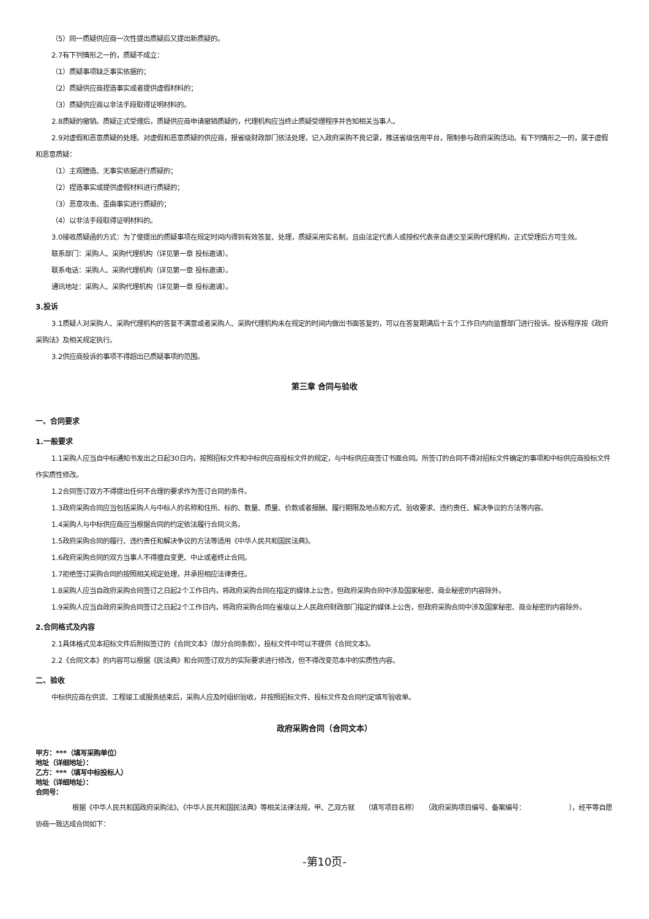（5）同一质疑供应商一次性提出质疑后又提出新质疑的。
2.7有下列情形之一的，质疑不成立：
（1）质疑事项缺乏事实依据的；
（2）质疑供应商捏造事实或者提供虚假材料的；
（3）质疑供应商以非法手段取得证明材料的。
2.8质疑的撤销。质疑正式受理后，质疑供应商申请撤销质疑的，代理机构应当终止质疑受理程序并告知相关当事人。
2.9对虚假和恶意质疑的处理。对虚假和恶意质疑的供应商，报省级财政部门依法处理，记入政府采购不良记录，推送省级信用平台，限制参与政府采购活动。有下列情形之一的，属于虚假和恶意质疑：
（1）主观臆造、无事实依据进行质疑的；
（2）捏造事实或提供虚假材料进行质疑的；
（3）恶意攻击、歪曲事实进行质疑的；
（4）以非法手段取得证明材料的。
3.0接收质疑函的方式：为了使提出的质疑事项在规定时间内得到有效答复、处理，质疑采用实名制，且由法定代表人或授权代表亲自递交至采购代理机构，正式受理后方可生效。
联系部门：采购人、采购代理机构（详见第一章 投标邀请）。
联系电话：采购人、采购代理机构（详见第一章 投标邀请）。
通讯地址：采购人、采购代理机构（详见第一章 投标邀请）。
3.投诉
3.1质疑人对采购人、采购代理机构的答复不满意或者采购人、采购代理机构未在规定的时间内做出书面答复的，可以在答复期满后十五个工作日内向监督部门进行投诉。投诉程序按《政府采购法》及相关规定执行。
3.2供应商投诉的事项不得超出已质疑事项的范围。
第三章 合同与验收
一、合同要求
1.一般要求
1.1采购人应当自中标通知书发出之日起30日内，按照招标文件和中标供应商投标文件的规定，与中标供应商签订书面合同。所签订的合同不得对招标文件确定的事项和中标供应商投标文件作实质性修改。
1.2合同签订双方不得提出任何不合理的要求作为签订合同的条件。
1.3政府采购合同应当包括采购人与中标人的名称和住所、标的、数量、质量、价款或者报酬、履行期限及地点和方式、验收要求、违约责任、解决争议的方法等内容。
1.4采购人与中标供应商应当根据合同的约定依法履行合同义务。
1.5政府采购合同的履行、违约责任和解决争议的方法等适用《中华人民共和国民法典》。
1.6政府采购合同的双方当事人不得擅自变更、中止或者终止合同。
1.7拒绝签订采购合同的按照相关规定处理，并承担相应法律责任。
1.8采购人应当自政府采购合同签订之日起2个工作日内，将政府采购合同在指定的媒体上公告，但政府采购合同中涉及国家秘密、商业秘密的内容除外。
1.9采购人应当自政府采购合同签订之日起2个工作日内，将政府采购合同在省级以上人民政府财政部门指定的媒体上公告，但政府采购合同中涉及国家秘密、商业秘密的内容除外。
2.合同格式及内容
2.1具体格式见本招标文件后附拟签订的《合同文本》（部分合同条款），投标文件中可以不提供《合同文本》。
2.2《合同文本》的内容可以根据《民法典》和合同签订双方的实际要求进行修改，但不得改变范本中的实质性内容。
二、验收
中标供应商在供货、工程竣工或服务结束后，采购人应及时组织验收，并按照招标文件、投标文件及合同约定填写验收单。
政府采购合同（合同文本）
甲方：***（填写采购单位）
地址（详细地址）：
乙方：***（填写中标投标人）
地址（详细地址）：
合同号：
根据《中华人民共和国政府采购法》、《中华人民共和国民法典》等相关法律法规，甲、乙双方就　　（填写项目名称）　　（政府采购项目编号、备案编号：　　　　　　　），经平等自愿协商一致达成合同如下：
-第10页-